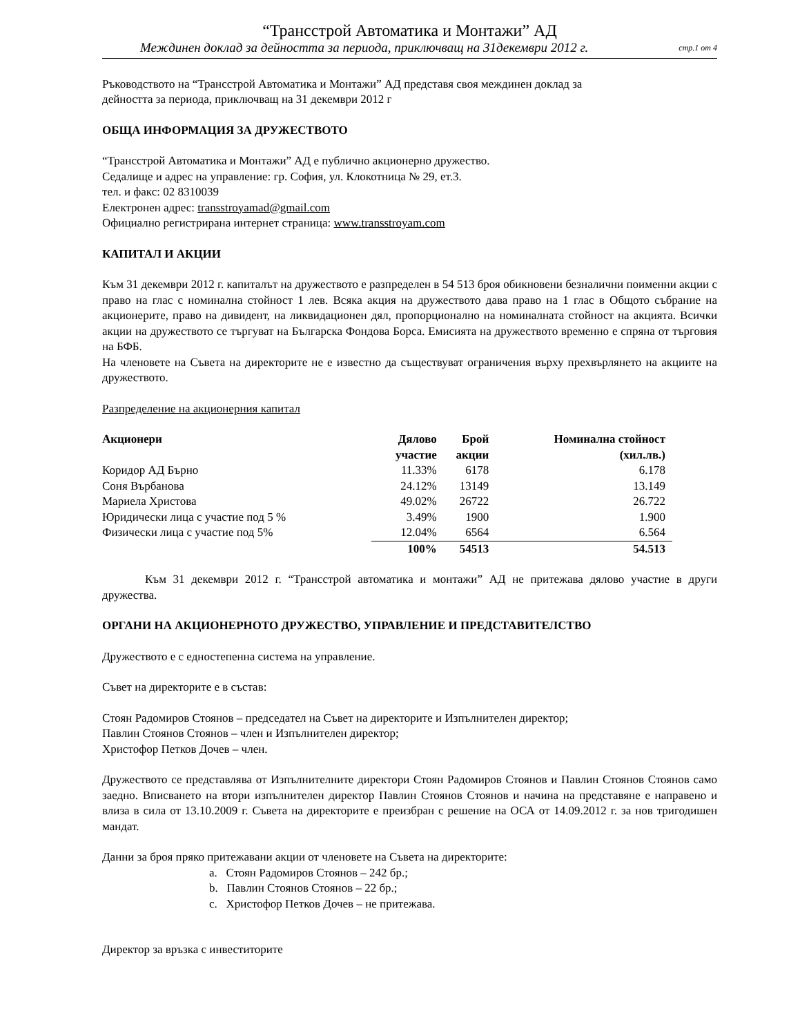“Трансстрой Автоматика и Монтажи” АД
Междинен доклад за дейността за периода, приключващ на 31декември 2012 г. стр.1 от 4
Ръководството на “Трансстрой Автоматика и Монтажи” АД представя своя междинен доклад за
дейността за периода, приключващ на 31 декември 2012 г
ОБЩА ИНФОРМАЦИЯ ЗА ДРУЖЕСТВОТО
“Трансстрой Автоматика и Монтажи” АД е публично акционерно дружество.
Седалище и адрес на управление: гр. София, ул. Клокотница № 29, ет.3.
тел. и факс: 02 8310039
Електронен адрес: transstroyamad@gmail.com
Официално регистрирана интернет страница: www.transstroyam.com
КАПИТАЛ И АКЦИИ
Към 31 декември 2012 г. капиталът на дружеството е разпределен в 54 513 броя обикновени безналични поименни акции с право на глас с номинална стойност 1 лев. Всяка акция на дружеството дава право на 1 глас в Общото събрание на акционерите, право на дивидент, на ликвидационен дял, пропорционално на номиналната стойност на акцията. Всички акции на дружеството се търгуват на Българска Фондова Борса. Емисията на дружеството временно е спряна от търговия на БФБ.
На членовете на Съвета на директорите не е известно да съществуват ограничения върху прехвърлянето на акциите на дружеството.
Разпределение на акционерния капитал
| Акционери | Дялово участие | Брой акции | Номинална стойност (хил.лв.) | |
| Коридор АД Бърно | 11.33% | 6178 | 6.178 | |
| Соня Върбанова | 24.12% | 13149 | 13.149 | |
| Мариела Христова | 49.02% | 26722 | 26.722 | |
| Юридически лица с участие под 5 % | 3.49% | 1900 | 1.900 | |
| Физически лица с участие под 5% | 12.04% | 6564 | 6.564 | |
| | 100% | 54513 | 54.513 | |
Към 31 декември 2012 г. “Трансстрой автоматика и монтажи” АД не притежава дялово участие в други дружества.
ОРГАНИ НА АКЦИОНЕРНОТО ДРУЖЕСТВО, УПРАВЛЕНИЕ И ПРЕДСТАВИТЕЛСТВО
Дружеството е с едностепенна система на управление.
Съвет на директорите е в състав:
Стоян Радомиров Стоянов – председател на Съвет на директорите и Изпълнителен директор;
Павлин Стоянов Стоянов – член и Изпълнителен директор;
Христофор Петков Дочев – член.
Дружеството се представлява от Изпълнителните директори Стоян Радомиров Стоянов и Павлин Стоянов Стоянов само заедно. Вписването на втори изпълнителен директор Павлин Стоянов Стоянов и начина на представяне е направено и влиза в сила от 13.10.2009 г. Съвета на директорите е преизбран с решение на ОСА от 14.09.2012 г. за нов тригодишен мандат.
Данни за броя пряко притежавани акции от членовете на Съвета на директорите:
a. Стоян Радомиров Стоянов – 242 бр.;
b. Павлин Стоянов Стоянов – 22 бр.;
c. Христофор Петков Дочев – не притежава.
Директор за връзка с инвеститорите